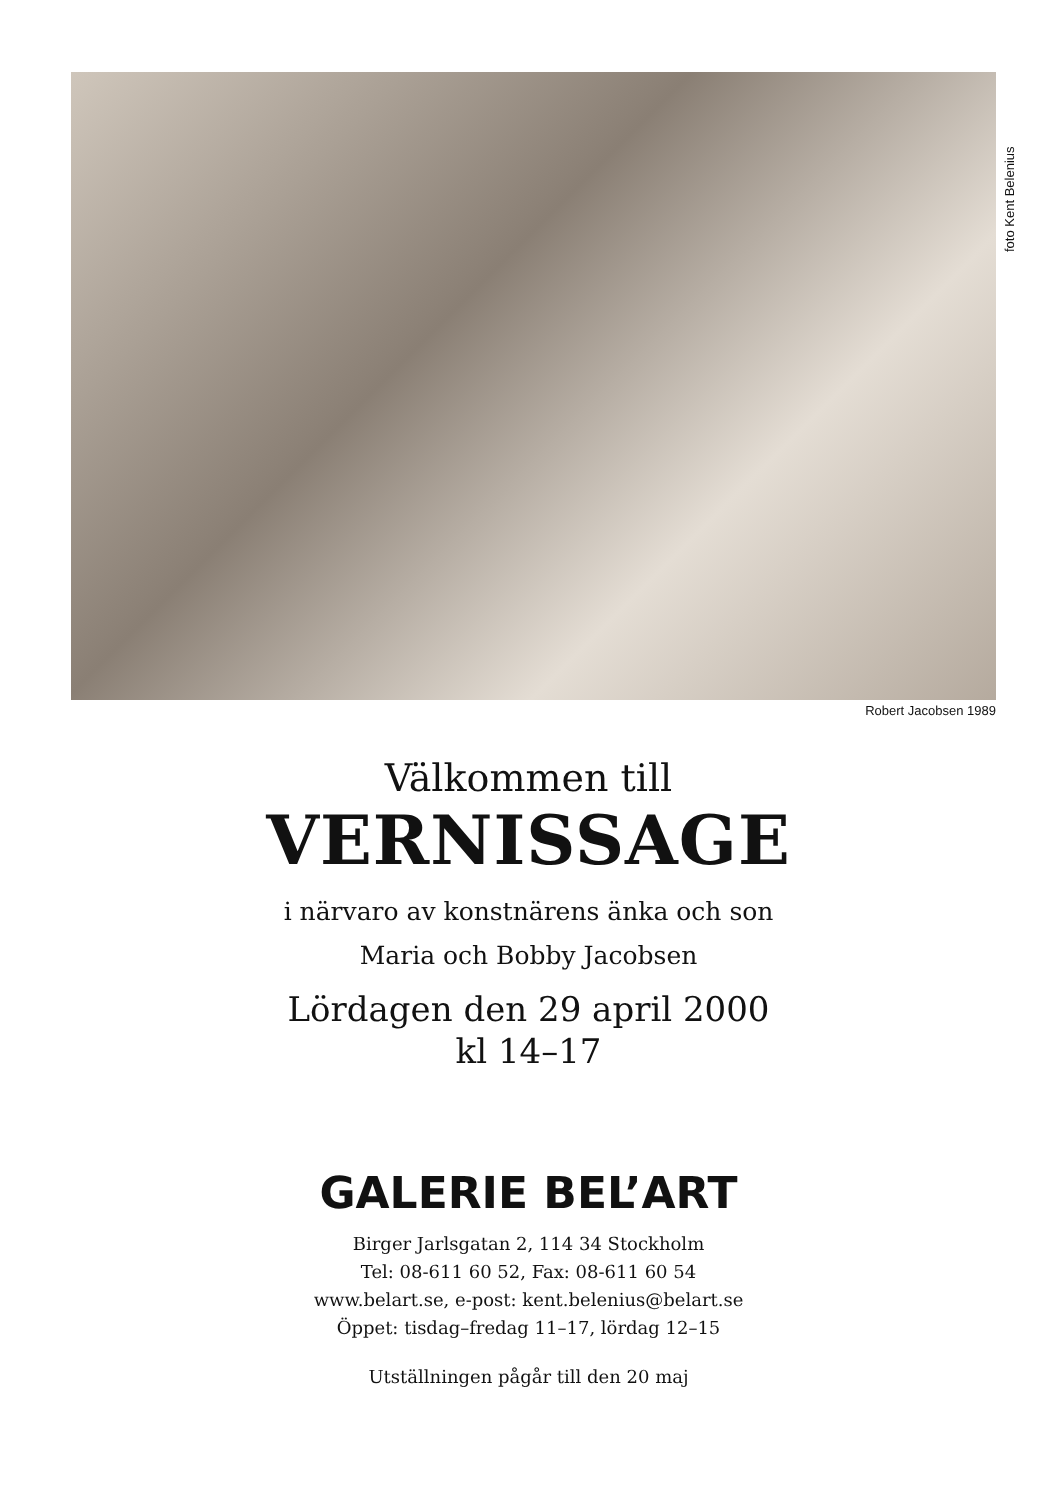foto Kent Belenius
Robert Jacobsen 1989
Välkommen till
VERNISSAGE
i närvaro av konstnärens änka och son
Maria och Bobby Jacobsen
Lördagen den 29 april 2000
kl 14–17
GALERIE BEL’ART
Birger Jarlsgatan 2, 114 34 Stockholm
Tel: 08-611 60 52, Fax: 08-611 60 54
www.belart.se, e-post: kent.belenius@belart.se
Öppet: tisdag–fredag 11–17, lördag 12–15
Utställningen pågår till den 20 maj